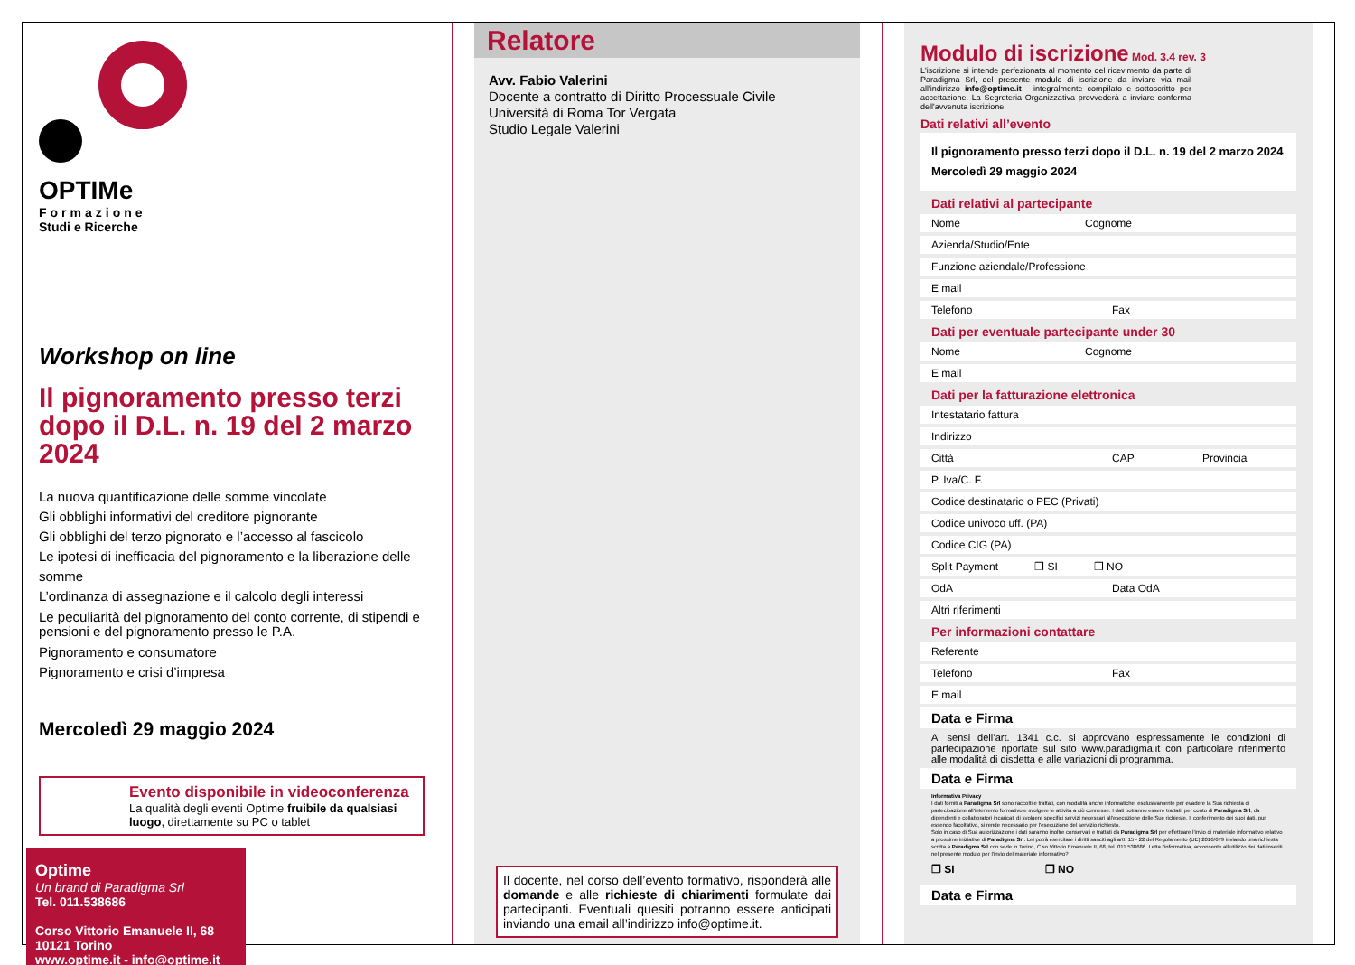OPTIMe
Formazione
Studi e Ricerche
Workshop on line
Il pignoramento presso terzi
dopo il D.L. n. 19 del 2 marzo 2024
La nuova quantificazione delle somme vincolate
Gli obblighi informativi del creditore pignorante
Gli obblighi del terzo pignorato e l’accesso al fascicolo
Le ipotesi di inefficacia del pignoramento e la liberazione delle somme
L’ordinanza di assegnazione e il calcolo degli interessi
Le peculiarità del pignoramento del conto corrente, di stipendi e pensioni e del pignoramento presso le P.A.
Pignoramento e consumatore
Pignoramento e crisi d’impresa
Mercoledì 29 maggio 2024
Evento disponibile in videoconferenza
La qualità degli eventi Optime fruibile da qualsiasi luogo, direttamente su PC o tablet
Optime
Un brand di Paradigma Srl
Tel. 011.538686
Corso Vittorio Emanuele II, 68
10121 Torino
www.optime.it - info@optime.it
Relatore
Avv. Fabio Valerini
Docente a contratto di Diritto Processuale Civile
Università di Roma Tor Vergata
Studio Legale Valerini
Il docente, nel corso dell’evento formativo, risponderà alle domande e alle richieste di chiarimenti formulate dai partecipanti. Eventuali quesiti potranno essere anticipati inviando una email all’indirizzo info@optime.it.
Modulo di iscrizione Mod. 3.4 rev. 3
L'iscrizione si intende perfezionata al momento del ricevimento da parte di Paradigma Srl, del presente modulo di iscrizione da inviare via mail all'indirizzo info@optime.it - integralmente compilato e sottoscritto per accettazione. La Segreteria Organizzativa provvederà a inviare conferma dell'avvenuta iscrizione.
Dati relativi all’evento
Il pignoramento presso terzi dopo il D.L. n. 19 del 2 marzo 2024
Mercoledì 29 maggio 2024
Dati relativi al partecipante
Nome Cognome
Azienda/Studio/Ente
Funzione aziendale/Professione
E mail
Telefono Fax
Dati per eventuale partecipante under 30
Nome Cognome
E mail
Dati per la fatturazione elettronica
Intestatario fattura
Indirizzo
Città CAP Provincia
P. Iva/C. F.
Codice destinatario o PEC (Privati)
Codice univoco uff. (PA)
Codice CIG (PA)
Split Payment ❒ SI ❒ NO
OdA Data OdA
Altri riferimenti
Per informazioni contattare
Referente
Telefono Fax
E mail
Data e Firma
Ai sensi dell’art. 1341 c.c. si approvano espressamente le condizioni di partecipazione riportate sul sito www.paradigma.it con particolare riferimento alle modalità di disdetta e alle variazioni di programma.
Data e Firma
Informativa Privacy
I dati forniti a Paradigma Srl sono raccolti e trattati, con modalità anche informatiche, esclusivamente per evadere la Sua richiesta di partecipazione all'intervento formativo e svolgere le attività a ciò connesse. I dati potranno essere trattati, per conto di Paradigma Srl, da dipendenti e collaboratori incaricati di svolgere specifici servizi necessari all'esecuzione delle Sue richieste. Il conferimento dei suoi dati, pur essendo facoltativo, si rende necessario per l'esecuzione del servizio richiesto.
Solo in caso di Sua autorizzazione i dati saranno inoltre conservati e trattati da Paradigma Srl per effettuare l'invio di materiale informativo relativo a prossime iniziative di Paradigma Srl. Lei potrà esercitare i diritti sanciti agli artt. 15 - 22 del Regolamento (UE) 2016/679 inviando una richiesta scritta a Paradigma Srl con sede in Torino, C.so Vittorio Emanuele II, 68, tel. 011.538686. Letta l'informativa, acconsente all'utilizzo dei dati inseriti nel presente modulo per l'invio del materiale informativo?
❒ SI ❒ NO
Data e Firma